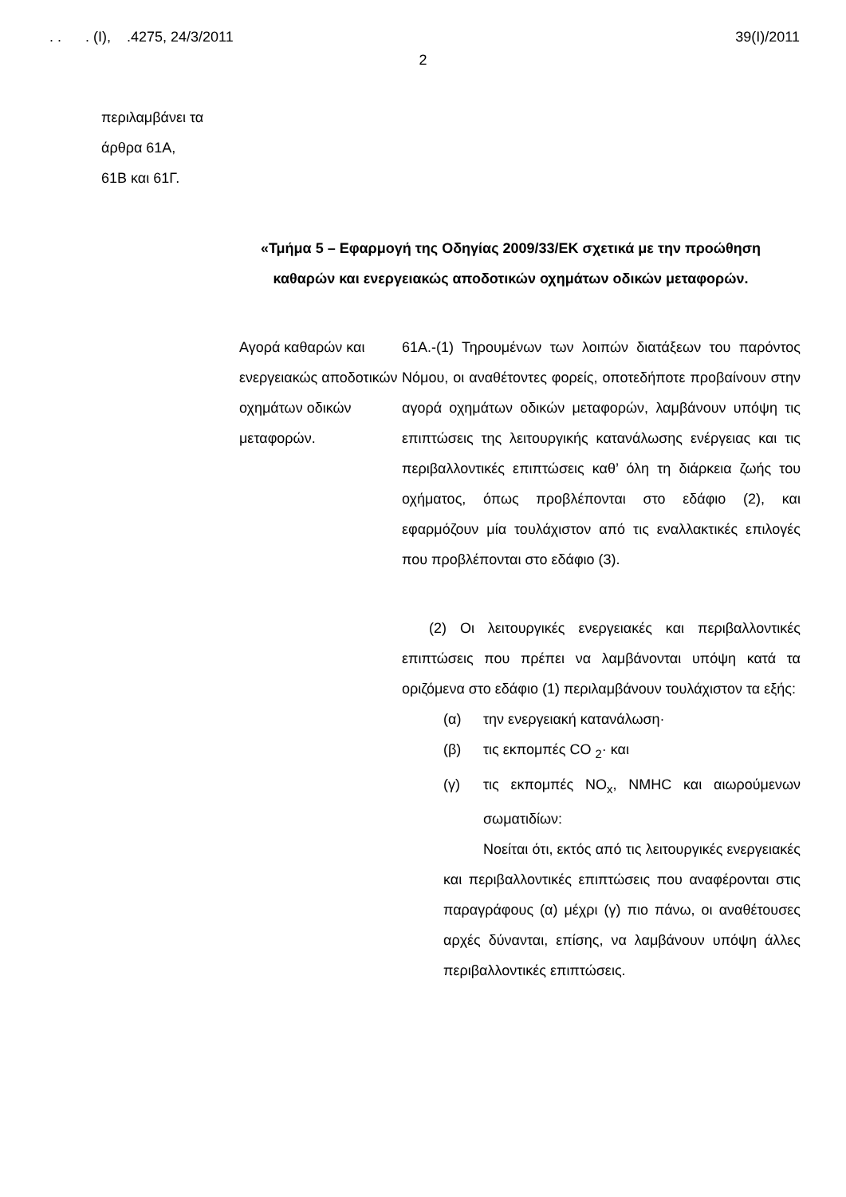. . . (I), .4275, 24/3/2011 39(I)/2011
2
περιλαμβάνει τα
άρθρα 61Α,
61Β και 61Γ.
«Τμήμα 5 – Εφαρμογή της Οδηγίας 2009/33/ΕΚ σχετικά με την προώθηση καθαρών και ενεργειακώς αποδοτικών οχημάτων οδικών μεταφορών.
Αγορά καθαρών και ενεργειακώς αποδοτικών οχημάτων οδικών μεταφορών.
61Α.-(1) Τηρουμένων των λοιπών διατάξεων του παρόντος Νόμου, οι αναθέτοντες φορείς, οποτεδήποτε προβαίνουν στην αγορά οχημάτων οδικών μεταφορών, λαμβάνουν υπόψη τις επιπτώσεις της λειτουργικής κατανάλωσης ενέργειας και τις περιβαλλοντικές επιπτώσεις καθ’ όλη τη διάρκεια ζωής του οχήματος, όπως προβλέπονται στο εδάφιο (2), και εφαρμόζουν μία τουλάχιστον από τις εναλλακτικές επιλογές που προβλέπονται στο εδάφιο (3).
(2) Οι λειτουργικές ενεργειακές και περιβαλλοντικές επιπτώσεις που πρέπει να λαμβάνονται υπόψη κατά τα οριζόμενα στο εδάφιο (1) περιλαμβάνουν τουλάχιστον τα εξής:
(α) την ενεργειακή κατανάλωση·
(β) τις εκπομπές CO <sub>2</sub>· και
(γ) τις εκπομπές NO<sub>x</sub>, NMHC και αιωρούμενων σωματιδίων:
Νοείται ότι, εκτός από τις λειτουργικές ενεργειακές και περιβαλλοντικές επιπτώσεις που αναφέρονται στις παραγράφους (α) μέχρι (γ) πιο πάνω, οι αναθέτουσες αρχές δύνανται, επίσης, να λαμβάνουν υπόψη άλλες περιβαλλοντικές επιπτώσεις.